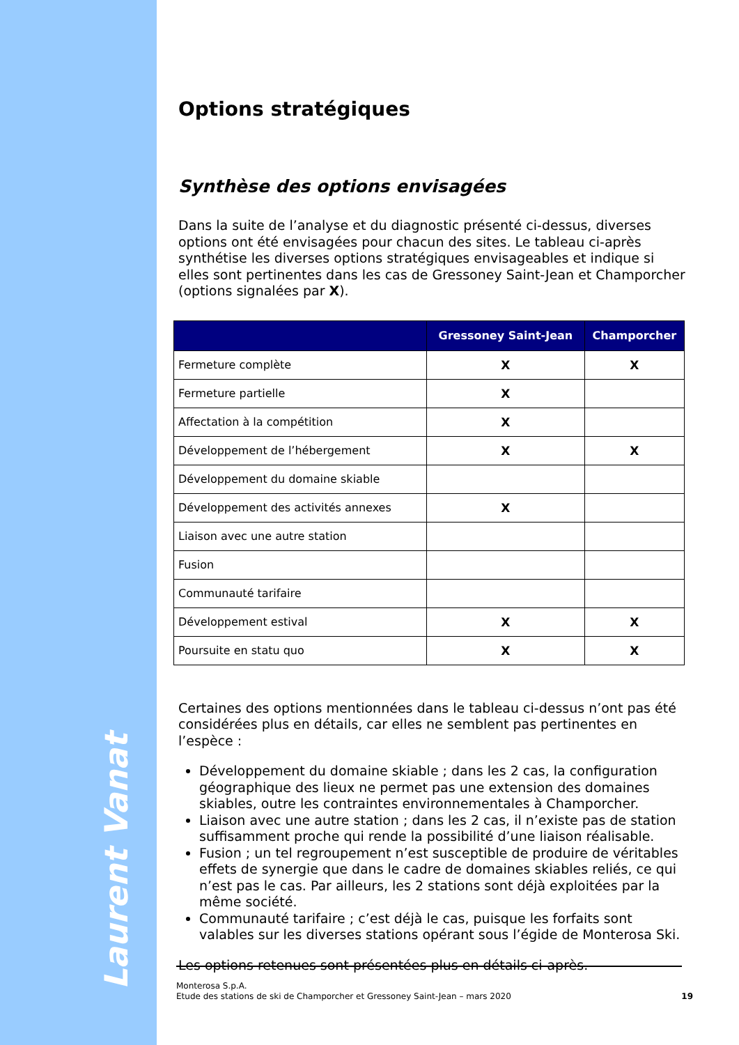Laurent Vanat
Options stratégiques
Synthèse des options envisagées
Dans la suite de l’analyse et du diagnostic présenté ci-dessus, diverses options ont été envisagées pour chacun des sites. Le tableau ci-après synthétise les diverses options stratégiques envisageables et indique si elles sont pertinentes dans les cas de Gressoney Saint-Jean et Champorcher (options signalées par X).
| | Gressoney Saint-Jean | Champorcher |
| --- | --- | --- |
| Fermeture complète | X | X |
| Fermeture partielle | X | |
| Affectation à la compétition | X | |
| Développement de l’hébergement | X | X |
| Développement du domaine skiable | | |
| Développement des activités annexes | X | |
| Liaison avec une autre station | | |
| Fusion | | |
| Communauté tarifaire | | |
| Développement estival | X | X |
| Poursuite en statu quo | X | X |
Certaines des options mentionnées dans le tableau ci-dessus n’ont pas été considérées plus en détails, car elles ne semblent pas pertinentes en l’espèce :
Développement du domaine skiable ; dans les 2 cas, la configuration géographique des lieux ne permet pas une extension des domaines skiables, outre les contraintes environnementales à Champorcher.
Liaison avec une autre station ; dans les 2 cas, il n’existe pas de station suffisamment proche qui rende la possibilité d’une liaison réalisable.
Fusion ; un tel regroupement n’est susceptible de produire de véritables effets de synergie que dans le cadre de domaines skiables reliés, ce qui n’est pas le cas. Par ailleurs, les 2 stations sont déjà exploitées par la même société.
Communauté tarifaire ; c’est déjà le cas, puisque les forfaits sont valables sur les diverses stations opérant sous l’égide de Monterosa Ski.
Les options retenues sont présentées plus en détails ci-après.
Monterosa S.p.A.
Etude des stations de ski de Champorcher et Gressoney Saint-Jean – mars 2020
19